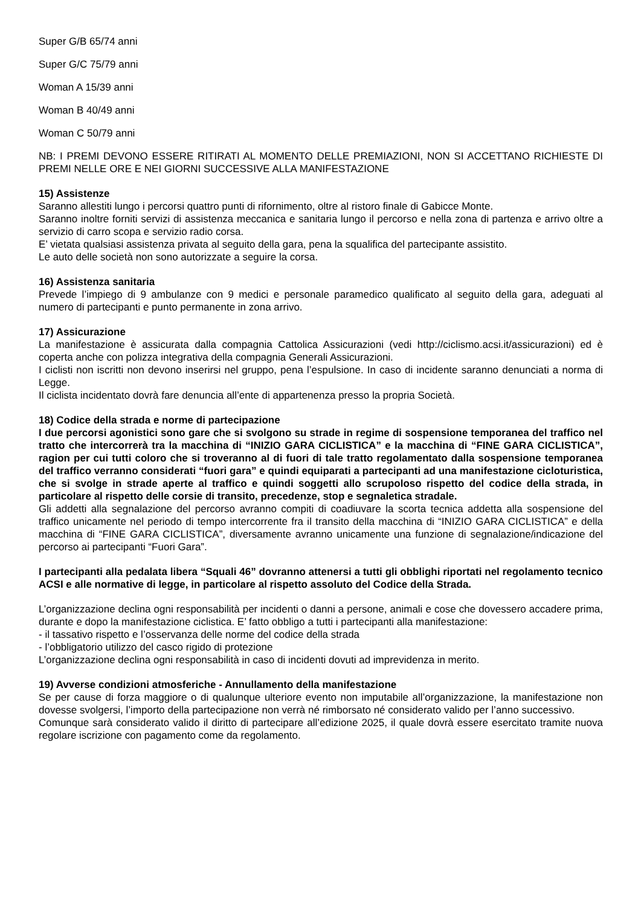Super G/B 65/74 anni
Super G/C 75/79 anni
Woman A 15/39 anni
Woman B 40/49 anni
Woman C 50/79 anni
NB: I PREMI DEVONO ESSERE RITIRATI AL MOMENTO DELLE PREMIAZIONI, NON SI ACCETTANO RICHIESTE DI PREMI NELLE ORE E NEI GIORNI SUCCESSIVE ALLA MANIFESTAZIONE
15) Assistenze
Saranno allestiti lungo i percorsi quattro punti di rifornimento, oltre al ristoro finale di Gabicce Monte.
Saranno inoltre forniti servizi di assistenza meccanica e sanitaria lungo il percorso e nella zona di partenza e arrivo oltre a servizio di carro scopa e servizio radio corsa.
E’ vietata qualsiasi assistenza privata al seguito della gara, pena la squalifica del partecipante assistito.
Le auto delle società non sono autorizzate a seguire la corsa.
16) Assistenza sanitaria
Prevede l’impiego di 9 ambulanze con 9 medici e personale paramedico qualificato al seguito della gara, adeguati al numero di partecipanti e punto permanente in zona arrivo.
17) Assicurazione
La manifestazione è assicurata dalla compagnia Cattolica Assicurazioni (vedi http://ciclismo.acsi.it/assicurazioni) ed è coperta anche con polizza integrativa della compagnia Generali Assicurazioni.
I ciclisti non iscritti non devono inserirsi nel gruppo, pena l’espulsione. In caso di incidente saranno denunciati a norma di Legge.
Il ciclista incidentato dovrà fare denuncia all’ente di appartenenza presso la propria Società.
18) Codice della strada e norme di partecipazione
I due percorsi agonistici sono gare che si svolgono su strade in regime di sospensione temporanea del traffico nel tratto che intercorrerà tra la macchina di “INIZIO GARA CICLISTICA” e la macchina di “FINE GARA CICLISTICA”, ragion per cui tutti coloro che si troveranno al di fuori di tale tratto regolamentato dalla sospensione temporanea del traffico verranno considerati “fuori gara” e quindi equiparati a partecipanti ad una manifestazione cicloturistica, che si svolge in strade aperte al traffico e quindi soggetti allo scrupoloso rispetto del codice della strada, in particolare al rispetto delle corsie di transito, precedenze, stop e segnaletica stradale.
Gli addetti alla segnalazione del percorso avranno compiti di coadiuvare la scorta tecnica addetta alla sospensione del traffico unicamente nel periodo di tempo intercorrente fra il transito della macchina di “INIZIO GARA CICLISTICA” e della macchina di “FINE GARA CICLISTICA”, diversamente avranno unicamente una funzione di segnalazione/indicazione del percorso ai partecipanti “Fuori Gara”.
I partecipanti alla pedalata libera “Squali 46” dovranno attenersi a tutti gli obblighi riportati nel regolamento tecnico ACSI e alle normative di legge, in particolare al rispetto assoluto del Codice della Strada.
L’organizzazione declina ogni responsabilità per incidenti o danni a persone, animali e cose che dovessero accadere prima, durante e dopo la manifestazione ciclistica. E’ fatto obbligo a tutti i partecipanti alla manifestazione:
- il tassativo rispetto e l’osservanza delle norme del codice della strada
- l’obbligatorio utilizzo del casco rigido di protezione
L’organizzazione declina ogni responsabilità in caso di incidenti dovuti ad imprevidenza in merito.
19) Avverse condizioni atmosferiche - Annullamento della manifestazione
Se per cause di forza maggiore o di qualunque ulteriore evento non imputabile all’organizzazione, la manifestazione non dovesse svolgersi, l’importo della partecipazione non verrà né rimborsato né considerato valido per l’anno successivo.
Comunque sarà considerato valido il diritto di partecipare all’edizione 2025, il quale dovrà essere esercitato tramite nuova regolare iscrizione con pagamento come da regolamento.